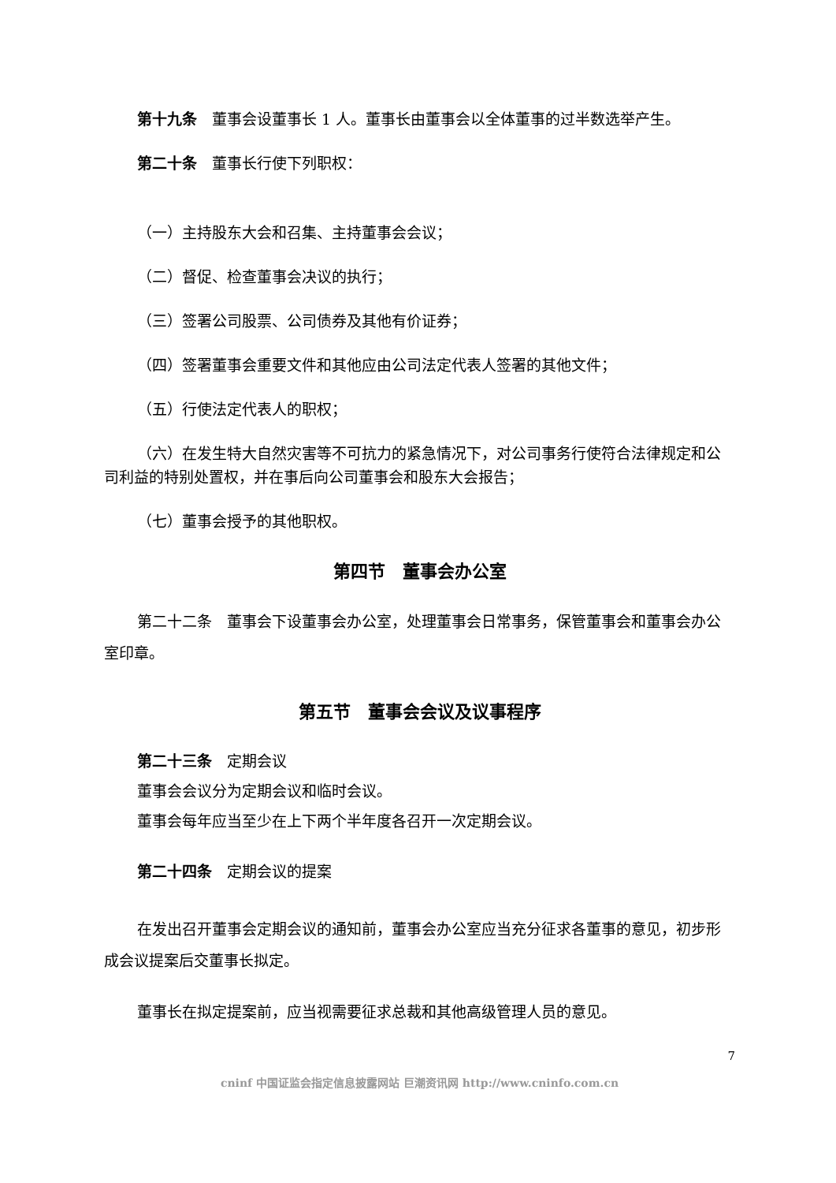第十九条　董事会设董事长 1 人。董事长由董事会以全体董事的过半数选举产生。
第二十条　董事长行使下列职权：
（一）主持股东大会和召集、主持董事会会议；
（二）督促、检查董事会决议的执行；
（三）签署公司股票、公司债券及其他有价证券；
（四）签署董事会重要文件和其他应由公司法定代表人签署的其他文件；
（五）行使法定代表人的职权；
（六）在发生特大自然灾害等不可抗力的紧急情况下，对公司事务行使符合法律规定和公司利益的特别处置权，并在事后向公司董事会和股东大会报告；
（七）董事会授予的其他职权。
第四节　董事会办公室
第二十二条　董事会下设董事会办公室，处理董事会日常事务，保管董事会和董事会办公室印章。
第五节　董事会会议及议事程序
第二十三条　定期会议
董事会会议分为定期会议和临时会议。
董事会每年应当至少在上下两个半年度各召开一次定期会议。
第二十四条　定期会议的提案
在发出召开董事会定期会议的通知前，董事会办公室应当充分征求各董事的意见，初步形成会议提案后交董事长拟定。
董事长在拟定提案前，应当视需要征求总裁和其他高级管理人员的意见。
7
cninf 中国证监会指定信息披露网站 巨潮资讯网 http://www.cninfo.com.cn